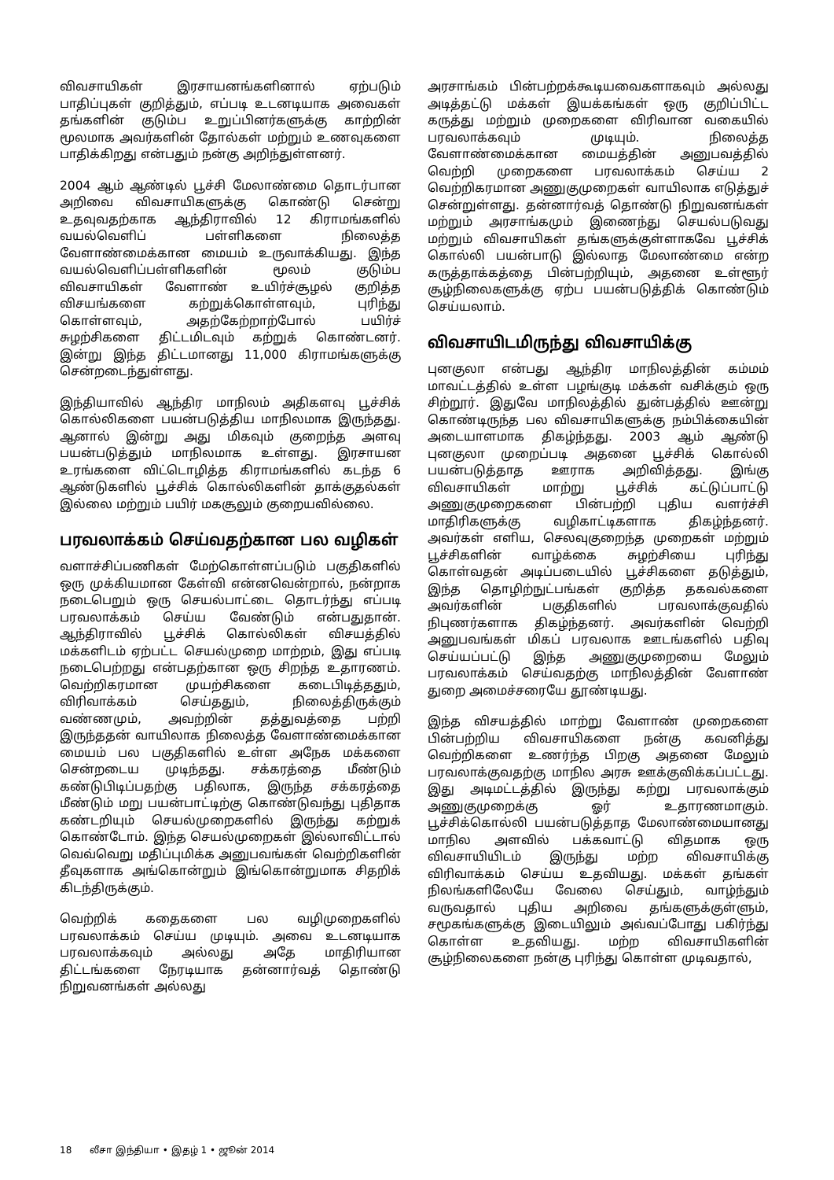விவசாயிகள் இரசாயனங்களினால் ஏற்படும் பாதிப்புகள் குறித்தும், எப்படி உடனடியாக அவைகள் தங்களின் குடும்ப உறுப்பினர்களுக்கு காற்றின் மூலமாக அவர்களின் தோல்கள் மற்றும் உணவுகளை பாதிக்கிறது என்பதும் நன்கு அறிந்துள்ளனர்.
2004 ஆம் ஆண்டில் பூச்சி மேலாண்மை தொடர்பான அறிவை விவசாயிகளுக்கு கொண்டு சென்று உதவுவதற்காக ஆந்திராவில் 12 கிராமங்களில் வயல்வெளிப் பள்ளிகளை நிலைத்த வேளாண்மைக்கான மையம் உருவாக்கியது. இந்த வயல்வெளிப்பள்ளிகளின் மூலம் குடும்ப விவசாயிகள் வேளாண் உயிர்ச்சூழல் குறித்த விசயங்களை கற்றுக்கொள்ளவும், புரிந்து கொள்ளவும், அதற்கேற்றாற்போல் பயிர்ச் சுழற்சிகளை திட்டமிடவும் கற்றுக் கொண்டனர். இன்று இந்த திட்டமானது 11,000 கிராமங்களுக்கு சென்றடைந்துள்ளது.
இந்தியாவில் ஆந்திர மாநிலம் அதிகளவு பூச்சிக் கொல்லிகளை பயன்படுத்திய மாநிலமாக இருந்தது. ஆனால் இன்று அது மிகவும் குறைந்த அளவு பயன்படுத்தும் மாநிலமாக உள்ளது. இரசாயன உரங்களை விட்டொழித்த கிராமங்களில் கடந்த 6 ஆண்டுகளில் பூச்சிக் கொல்லிகளின் தாக்குதல்கள் இல்லை மற்றும் பயிர் மகசூலும் குறையவில்லை.
பரவலாக்கம் செய்வதற்கான பல வழிகள்
வளாச்சிப்பணிகள் மேற்கொள்ளப்படும் பகுதிகளில் ஒரு முக்கியமான கேள்வி என்னவென்றால், நன்றாக நடைபெறும் ஒரு செயல்பாட்டை தொடர்ந்து எப்படி பரவலாக்கம் செய்ய வேண்டும் என்பதுதான். ஆந்திராவில் பூச்சிக் கொல்லிகள் விசயத்தில் மக்களிடம் ஏற்பட்ட செயல்முறை மாற்றம், இது எப்படி நடைபெற்றது என்பதற்கான ஒரு சிறந்த உதாரணம். வெற்றிகரமான முயற்சிகளை கடைபிடித்ததும், விரிவாக்கம் செய்ததும், நிலைத்திருக்கும் வண்ணமும், அவற்றின் தத்துவத்தை பற்றி இருந்ததன் வாயிலாக நிலைத்த வேளாண்மைக்கான மையம் பல பகுதிகளில் உள்ள அநேக மக்களை சென்றடைய முடிந்தது. சக்கரத்தை மீண்டும் கண்டுபிடிப்பதற்கு பதிலாக, இருந்த சக்கரத்தை மீண்டும் மறு பயன்பாட்டிற்கு கொண்டுவந்து புதிதாக கண்டறியும் செயல்முறைகளில் இருந்து கற்றுக் கொண்டோம். இந்த செயல்முறைகள் இல்லாவிட்டால் வெவ்வெறு மதிப்புமிக்க அனுபவங்கள் வெற்றிகளின் தீவுகளாக அங்கொன்றும் இங்கொன்றுமாக சிதறிக் கிடந்திருக்கும்.
வெற்றிக் கதைகளை பல வழிமுறைகளில் பரவலாக்கம் செய்ய முடியும். அவை உடனடியாக பரவலாக்கவும் அல்லது அதே மாதிரியான திட்டங்களை நேரடியாக தன்னார்வத் தொண்டு நிறுவனங்கள் அல்லது
அரசாங்கம் பின்பற்றக்கூடியவைகளாகவும் அல்லது அடித்தட்டு மக்கள் இயக்கங்கள் ஒரு குறிப்பிட்ட கருத்து மற்றும் முறைகளை விரிவான வகையில் பரவலாக்கவும் முடியும். நிலைத்த வேளாண்மைக்கான மையத்தின் அனுபவத்தில் வெற்றி முறைகளை பரவலாக்கம் செய்ய 2 வெற்றிகரமான அணுகுமுறைகள் வாயிலாக எடுத்துச் சென்றுள்ளது. தன்னார்வத் தொண்டு நிறுவனங்கள் மற்றும் அரசாங்கமும் இணைந்து செயல்படுவது மற்றும் விவசாயிகள் தங்களுக்குள்ளாகவே பூச்சிக் கொல்லி பயன்பாடு இல்லாத மேலாண்மை என்ற கருத்தாக்கத்தை பின்பற்றியும், அதனை உள்ளூர் சூழ்நிலைகளுக்கு ஏற்ப பயன்படுத்திக் கொண்டும் செய்யலாம்.
விவசாயிடமிருந்து விவசாயிக்கு
புனகுலா என்பது ஆந்திர மாநிலத்தின் கம்மம் மாவட்டத்தில் உள்ள பழங்குடி மக்கள் வசிக்கும் ஒரு சிற்றூர். இதுவே மாநிலத்தில் துன்பத்தில் ஊன்று கொண்டிருந்த பல விவசாயிகளுக்கு நம்பிக்கையின் அடையாளமாக திகழ்ந்தது. 2003 ஆம் ஆண்டு புனகுலா முறைப்படி அதனை பூச்சிக் கொல்லி பயன்படுத்தாத ஊராக அறிவித்தது. இங்கு விவசாயிகள் மாற்று பூச்சிக் கட்டுப்பாட்டு அணுகுமுறைகளை பின்பற்றி புதிய வளர்ச்சி மாதிரிகளுக்கு வழிகாட்டிகளாக திகழ்ந்தனர். அவர்கள் எளிய, செலவுகுறைந்த முறைகள் மற்றும் பூச்சிகளின் வாழ்க்கை சுழற்சியை புரிந்து கொள்வதன் அடிப்படையில் பூச்சிகளை தடுத்தும், இந்த தொழிற்நுட்பங்கள் குறித்த தகவல்களை அவர்களின் பகுதிகளில் பரவலாக்குவதில் நிபுணர்களாக திகழ்ந்தனர். அவர்களின் வெற்றி அனுபவங்கள் மிகப் பரவலாக ஊடங்களில் பதிவு செய்யப்பட்டு இந்த அணுகுமுறையை மேலும் பரவலாக்கம் செய்வதற்கு மாநிலத்தின் வேளாண் துறை அமைச்சரையே தூண்டியது.
இந்த விசயத்தில் மாற்று வேளாண் முறைகளை பின்பற்றிய விவசாயிகளை நன்கு கவனித்து வெற்றிகளை உணர்ந்த பிறகு அதனை மேலும் பரவலாக்குவதற்கு மாநில அரசு ஊக்குவிக்கப்பட்டது. இது அடிமட்டத்தில் இருந்து கற்று பரவலாக்கும் அணுகுமுறைக்கு ஓர் உதாரணமாகும். பூச்சிக்கொல்லி பயன்படுத்தாத மேலாண்மையானது மாநில அளவில் பக்கவாட்டு விதமாக ஒரு விவசாயியிடம் இருந்து மற்ற விவசாயிக்கு விரிவாக்கம் செய்ய உதவியது. மக்கள் தங்கள் நிலங்களிலேயே வேலை செய்தும், வாழ்ந்தும் வருவதால் புதிய அறிவை தங்களுக்குள்ளும், சமூகங்களுக்கு இடையிலும் அவ்வப்போது பகிர்ந்து கொள்ள உதவியது. மற்ற விவசாயிகளின் சூழ்நிலைகளை நன்கு புரிந்து கொள்ள முடிவதால்,
18 லீசா இந்தியா • இதழ் 1 • ஜூன் 2014